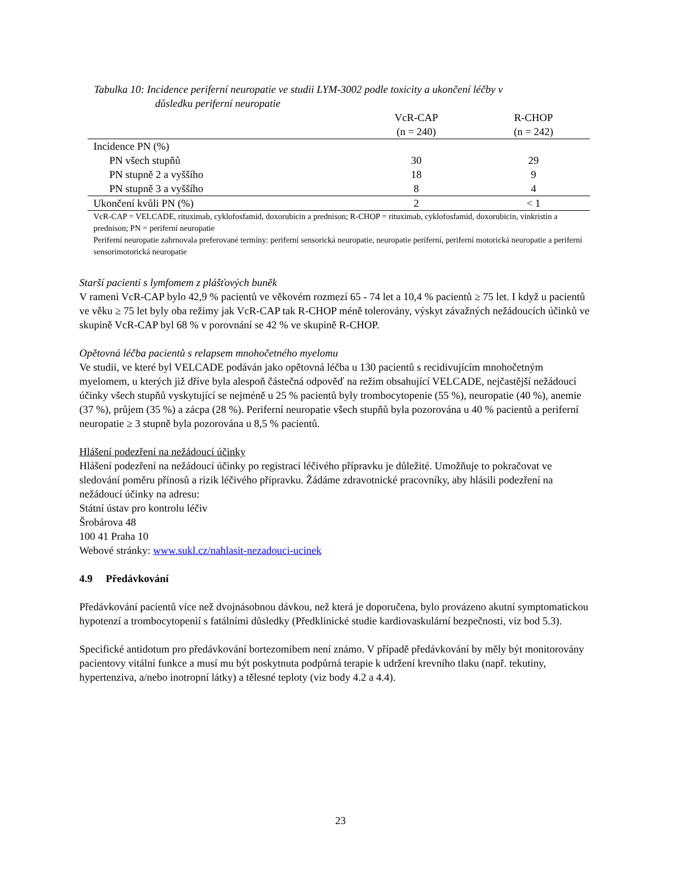Tabulka 10: Incidence periferní neuropatie ve studii LYM-3002 podle toxicity a ukončení léčby v
důsledku periferní neuropatie
| | VcR-CAP (n = 240) | R-CHOP (n = 242) |
| --- | --- | --- |
| Incidence PN (%) | | |
| PN všech stupňů | 30 | 29 |
| PN stupně 2 a vyššího | 18 | 9 |
| PN stupně 3 a vyššího | 8 | 4 |
| Ukončení kvůli PN (%) | 2 | < 1 |
VcR-CAP = VELCADE, rituximab, cyklofosfamid, doxorubicin a prednison; R-CHOP = rituximab, cyklofosfamid, doxorubicin, vinkristin a prednison; PN = periferní neuropatie
Periferní neuropatie zahrnovala preferované termíny: periferní sensorická neuropatie, neuropatie periferní, periferní motorická neuropatie a periferní sensorimotorická neuropatie
Starší pacienti s lymfomem z plášťových buněk
V rameni VcR-CAP bylo 42,9 % pacientů ve věkovém rozmezí 65 - 74 let a 10,4 % pacientů ≥ 75 let. I když u pacientů ve věku ≥ 75 let byly oba režimy jak VcR-CAP tak R-CHOP méně tolerovány, výskyt závažných nežádoucích účinků ve skupině VcR-CAP byl 68 % v porovnání se 42 % ve skupině R-CHOP.
Opětovná léčba pacientů s relapsem mnohočetného myelomu
Ve studii, ve které byl VELCADE podáván jako opětovná léčba u 130 pacientů s recidivujícím mnohočetným myelomem, u kterých již dříve byla alespoň částečná odpověď na režim obsahující VELCADE, nejčastější nežádoucí účinky všech stupňů vyskytující se nejméně u 25 % pacientů byly trombocytopenie (55 %), neuropatie (40 %), anemie (37 %), průjem (35 %) a zácpa (28 %). Periferní neuropatie všech stupňů byla pozorována u 40 % pacientů a periferní neuropatie ≥ 3 stupně byla pozorována u 8,5 % pacientů.
Hlášení podezření na nežádoucí účinky
Hlášení podezření na nežádoucí účinky po registraci léčivého přípravku je důležité. Umožňuje to pokračovat ve sledování poměru přínosů a rizik léčivého přípravku. Žádáme zdravotnické pracovníky, aby hlásili podezření na nežádoucí účinky na adresu:
Státní ústav pro kontrolu léčiv
Šrobárova 48
100 41 Praha 10
Webové stránky: www.sukl.cz/nahlasit-nezadouci-ucinek
4.9 Předávkování
Předávkování pacientů více než dvojnásobnou dávkou, než která je doporučena, bylo provázeno akutní symptomatickou hypotenzí a trombocytopenií s fatálními důsledky (Předklinické studie kardiovaskulární bezpečnosti, viz bod 5.3).
Specifické antidotum pro předávkování bortezomibem není známo. V případě předávkování by měly být monitorovány pacientovy vitální funkce a musí mu být poskytnuta podpůrná terapie k udržení krevního tlaku (např. tekutiny, hypertenziva, a/nebo inotropní látky) a tělesné teploty (viz body 4.2 a 4.4).
23